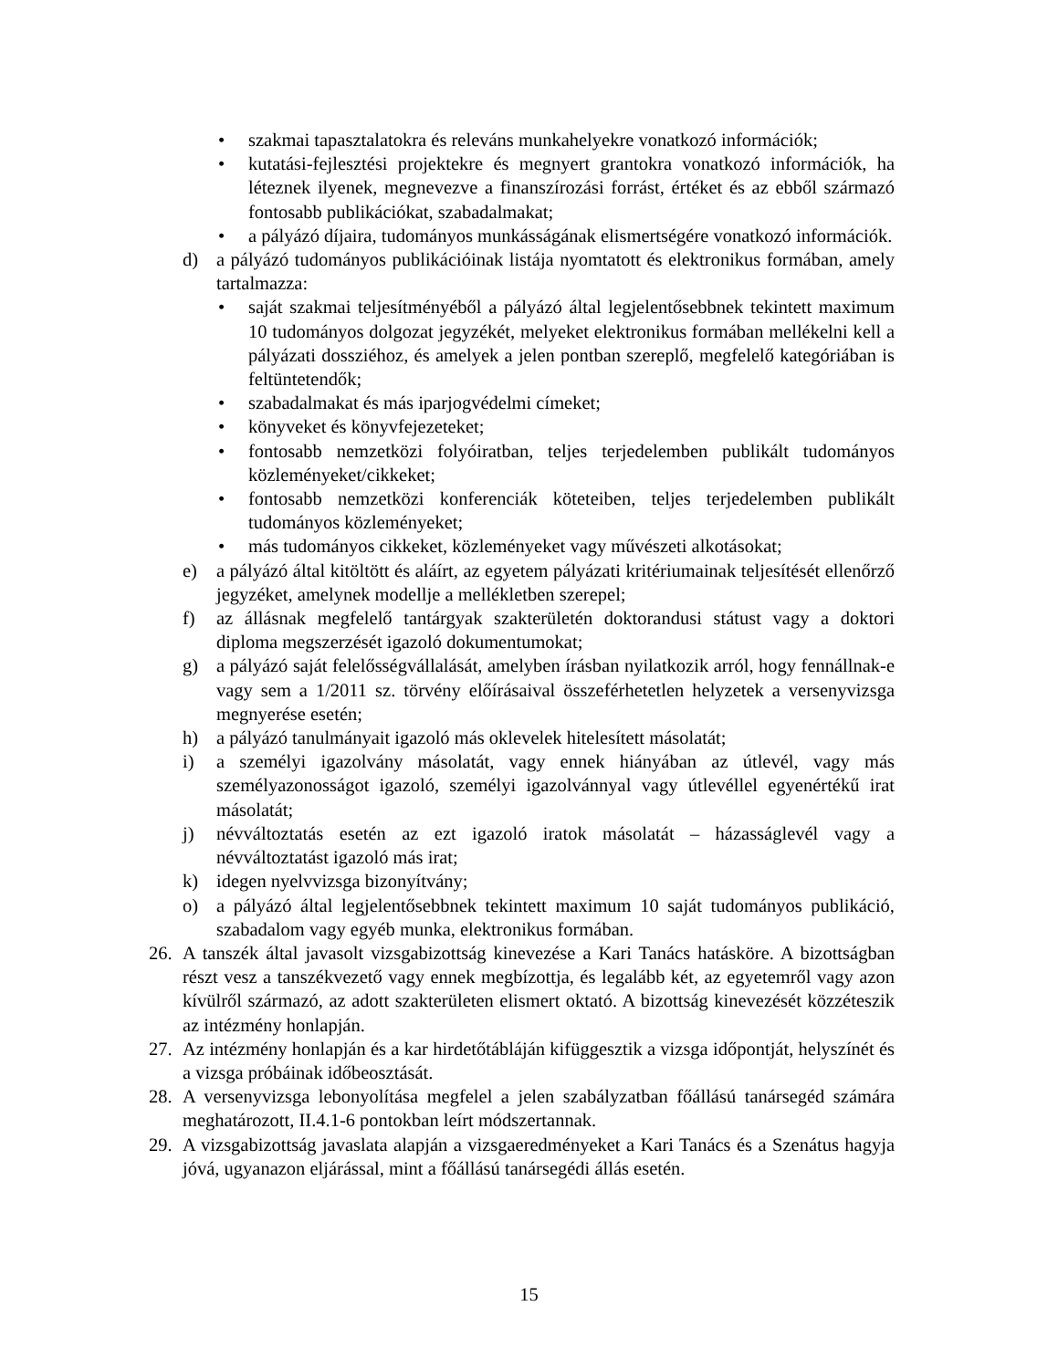• szakmai tapasztalatokra és releváns munkahelyekre vonatkozó információk;
• kutatási-fejlesztési projektekre és megnyert grantokra vonatkozó információk, ha léteznek ilyenek, megnevezve a finanszírozási forrást, értéket és az ebből származó fontosabb publikációkat, szabadalmakat;
• a pályázó díjaira, tudományos munkásságának elismertségére vonatkozó információk.
d) a pályázó tudományos publikációinak listája nyomtatott és elektronikus formában, amely tartalmazza:
• saját szakmai teljesítményéből a pályázó által legjelentősebbnek tekintett maximum 10 tudományos dolgozat jegyzékét, melyeket elektronikus formában mellékelni kell a pályázati dossziéhoz, és amelyek a jelen pontban szereplő, megfelelő kategóriában is feltüntetendők;
• szabadalmakat és más iparjogvédelmi címeket;
• könyveket és könyvfejezeteket;
• fontosabb nemzetközi folyóiratban, teljes terjedelemben publikált tudományos közleményeket/cikkeket;
• fontosabb nemzetközi konferenciák köteteiben, teljes terjedelemben publikált tudományos közleményeket;
• más tudományos cikkeket, közleményeket vagy művészeti alkotásokat;
e) a pályázó által kitöltött és aláírt, az egyetem pályázati kritériumainak teljesítését ellenőrző jegyzéket, amelynek modellje a mellékletben szerepel;
f) az állásnak megfelelő tantárgyak szakterületén doktorandusi státust vagy a doktori diploma megszerzését igazoló dokumentumokat;
g) a pályázó saját felelősségvállalását, amelyben írásban nyilatkozik arról, hogy fennállnak-e vagy sem a 1/2011 sz. törvény előírásaival összeférhetetlen helyzetek a versenyvizsga megnyerése esetén;
h) a pályázó tanulmányait igazoló más oklevelek hitelesített másolatát;
i) a személyi igazolvány másolatát, vagy ennek hiányában az útlevél, vagy más személyazonosságot igazoló, személyi igazolvánnyal vagy útlevéllel egyenértékű irat másolatát;
j) névváltoztatás esetén az ezt igazoló iratok másolatát – házasságlevél vagy a névváltoztatást igazoló más irat;
k) idegen nyelvvizsga bizonyítvány;
o) a pályázó által legjelentősebbnek tekintett maximum 10 saját tudományos publikáció, szabadalom vagy egyéb munka, elektronikus formában.
26. A tanszék által javasolt vizsgabizottság kinevezése a Kari Tanács hatásköre. A bizottságban részt vesz a tanszékvezető vagy ennek megbízottja, és legalább két, az egyetemről vagy azon kívülről származó, az adott szakterületen elismert oktató. A bizottság kinevezését közzéteszik az intézmény honlapján.
27. Az intézmény honlapján és a kar hirdetőtábláján kifüggesztik a vizsga időpontját, helyszínét és a vizsga próbáinak időbeosztását.
28. A versenyvizsga lebonyolítása megfelel a jelen szabályzatban főállású tanársegéd számára meghatározott, II.4.1-6 pontokban leírt módszertannak.
29. A vizsgabizottság javaslata alapján a vizsgaeredményeket a Kari Tanács és a Szenátus hagyja jóvá, ugyanazon eljárással, mint a főállású tanársegédi állás esetén.
15